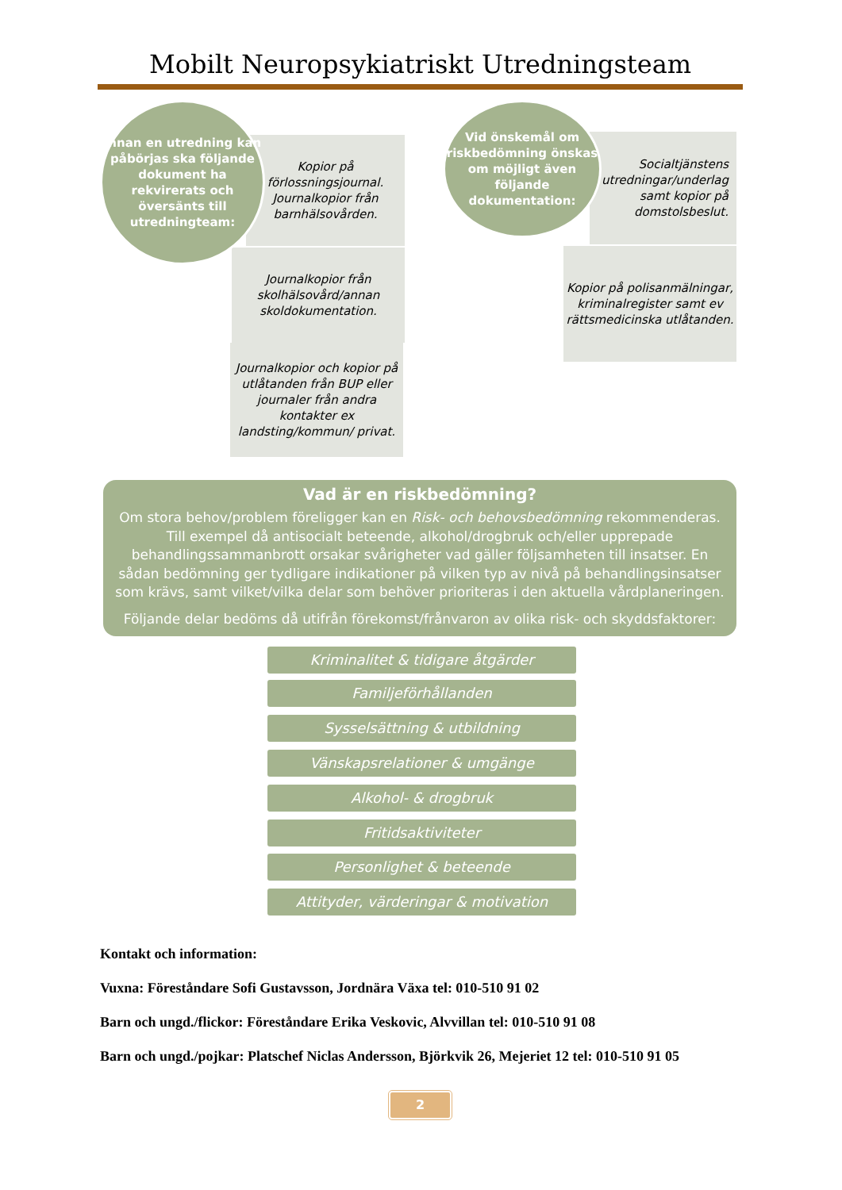Mobilt Neuropsykiatriskt Utredningsteam
Innan en utredning kan påbörjas ska följande dokument ha rekvirerats och översänts till utredningteam:
Kopior på förlossningsjournal.
Journalkopior från barnhälsovården.
Journalkopior från skolhälsovård/annan skoldokumentation.
Journalkopior och kopior på utlåtanden från BUP eller journaler från andra kontakter ex landsting/kommun/ privat.
Vid önskemål om riskbedömning önskas om möjligt även följande dokumentation:
Socialtjänstens utredningar/underlag samt kopior på domstolsbeslut.
Kopior på polisanmälningar, kriminalregister samt ev rättsmedicinska utlåtanden.
Vad är en riskbedömning?
Om stora behov/problem föreligger kan en Risk- och behovsbedömning rekommenderas. Till exempel då antisocialt beteende, alkohol/drogbruk och/eller upprepade behandlingssammanbrott orsakar svårigheter vad gäller följsamheten till insatser. En sådan bedömning ger tydligare indikationer på vilken typ av nivå på behandlingsinsatser som krävs, samt vilket/vilka delar som behöver prioriteras i den aktuella vårdplaneringen.
Följande delar bedöms då utifrån förekomst/frånvaron av olika risk- och skyddsfaktorer:
Kriminalitet & tidigare åtgärder
Familjeförhållanden
Sysselsättning & utbildning
Vänskapsrelationer & umgänge
Alkohol- & drogbruk
Fritidsaktiviteter
Personlighet & beteende
Attityder, värderingar & motivation
Kontakt och information:
Vuxna: Föreståndare Sofi Gustavsson, Jordnära Växa tel: 010-510 91 02
Barn och ungd./flickor: Föreståndare Erika Veskovic, Alvvillan tel: 010-510 91 08
Barn och ungd./pojkar: Platschef Niclas Andersson, Björkvik 26, Mejeriet 12 tel: 010-510 91 05
2